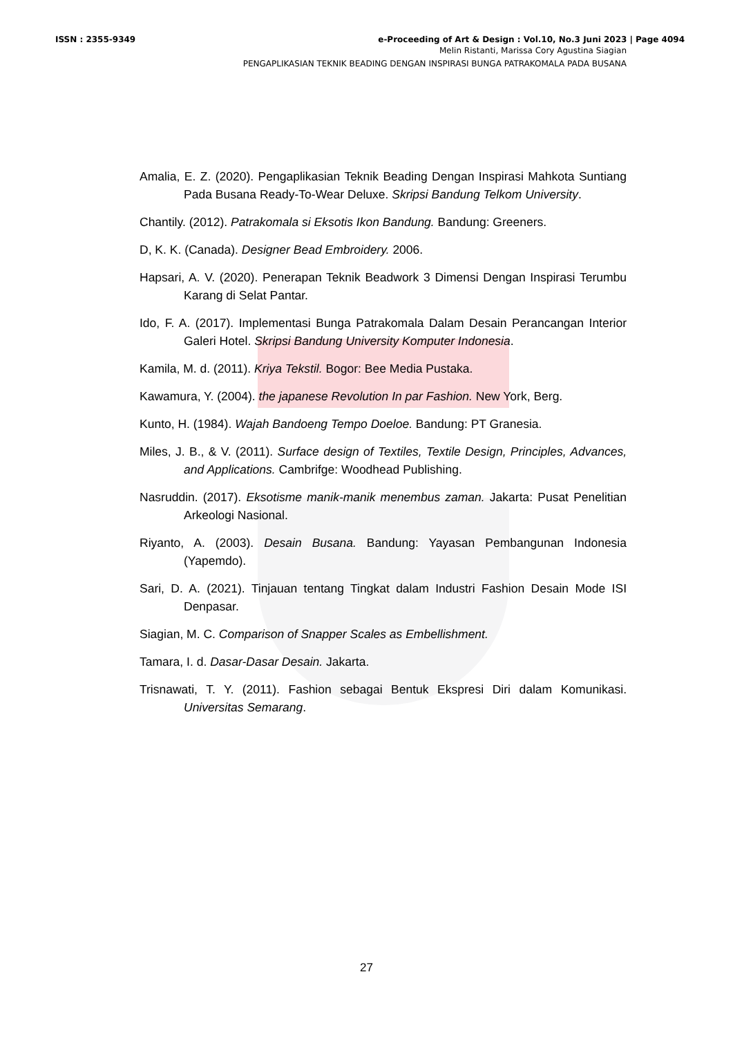ISSN : 2355-9349 e-Proceeding of Art & Design : Vol.10, No.3 Juni 2023 | Page 4094
Melin Ristanti, Marissa Cory Agustina Siagian
PENGAPLIKASIAN TEKNIK BEADING DENGAN INSPIRASI BUNGA PATRAKOMALA PADA BUSANA
Amalia, E. Z. (2020). Pengaplikasian Teknik Beading Dengan Inspirasi Mahkota Suntiang Pada Busana Ready-To-Wear Deluxe. Skripsi Bandung Telkom University.
Chantily. (2012). Patrakomala si Eksotis Ikon Bandung. Bandung: Greeners.
D, K. K. (Canada). Designer Bead Embroidery. 2006.
Hapsari, A. V. (2020). Penerapan Teknik Beadwork 3 Dimensi Dengan Inspirasi Terumbu Karang di Selat Pantar.
Ido, F. A. (2017). Implementasi Bunga Patrakomala Dalam Desain Perancangan Interior Galeri Hotel. Skripsi Bandung University Komputer Indonesia.
Kamila, M. d. (2011). Kriya Tekstil. Bogor: Bee Media Pustaka.
Kawamura, Y. (2004). the japanese Revolution In par Fashion. New York, Berg.
Kunto, H. (1984). Wajah Bandoeng Tempo Doeloe. Bandung: PT Granesia.
Miles, J. B., & V. (2011). Surface design of Textiles, Textile Design, Principles, Advances, and Applications. Cambrifge: Woodhead Publishing.
Nasruddin. (2017). Eksotisme manik-manik menembus zaman. Jakarta: Pusat Penelitian Arkeologi Nasional.
Riyanto, A. (2003). Desain Busana. Bandung: Yayasan Pembangunan Indonesia (Yapemdo).
Sari, D. A. (2021). Tinjauan tentang Tingkat dalam Industri Fashion Desain Mode ISI Denpasar.
Siagian, M. C. Comparison of Snapper Scales as Embellishment.
Tamara, I. d. Dasar-Dasar Desain. Jakarta.
Trisnawati, T. Y. (2011). Fashion sebagai Bentuk Ekspresi Diri dalam Komunikasi. Universitas Semarang.
27